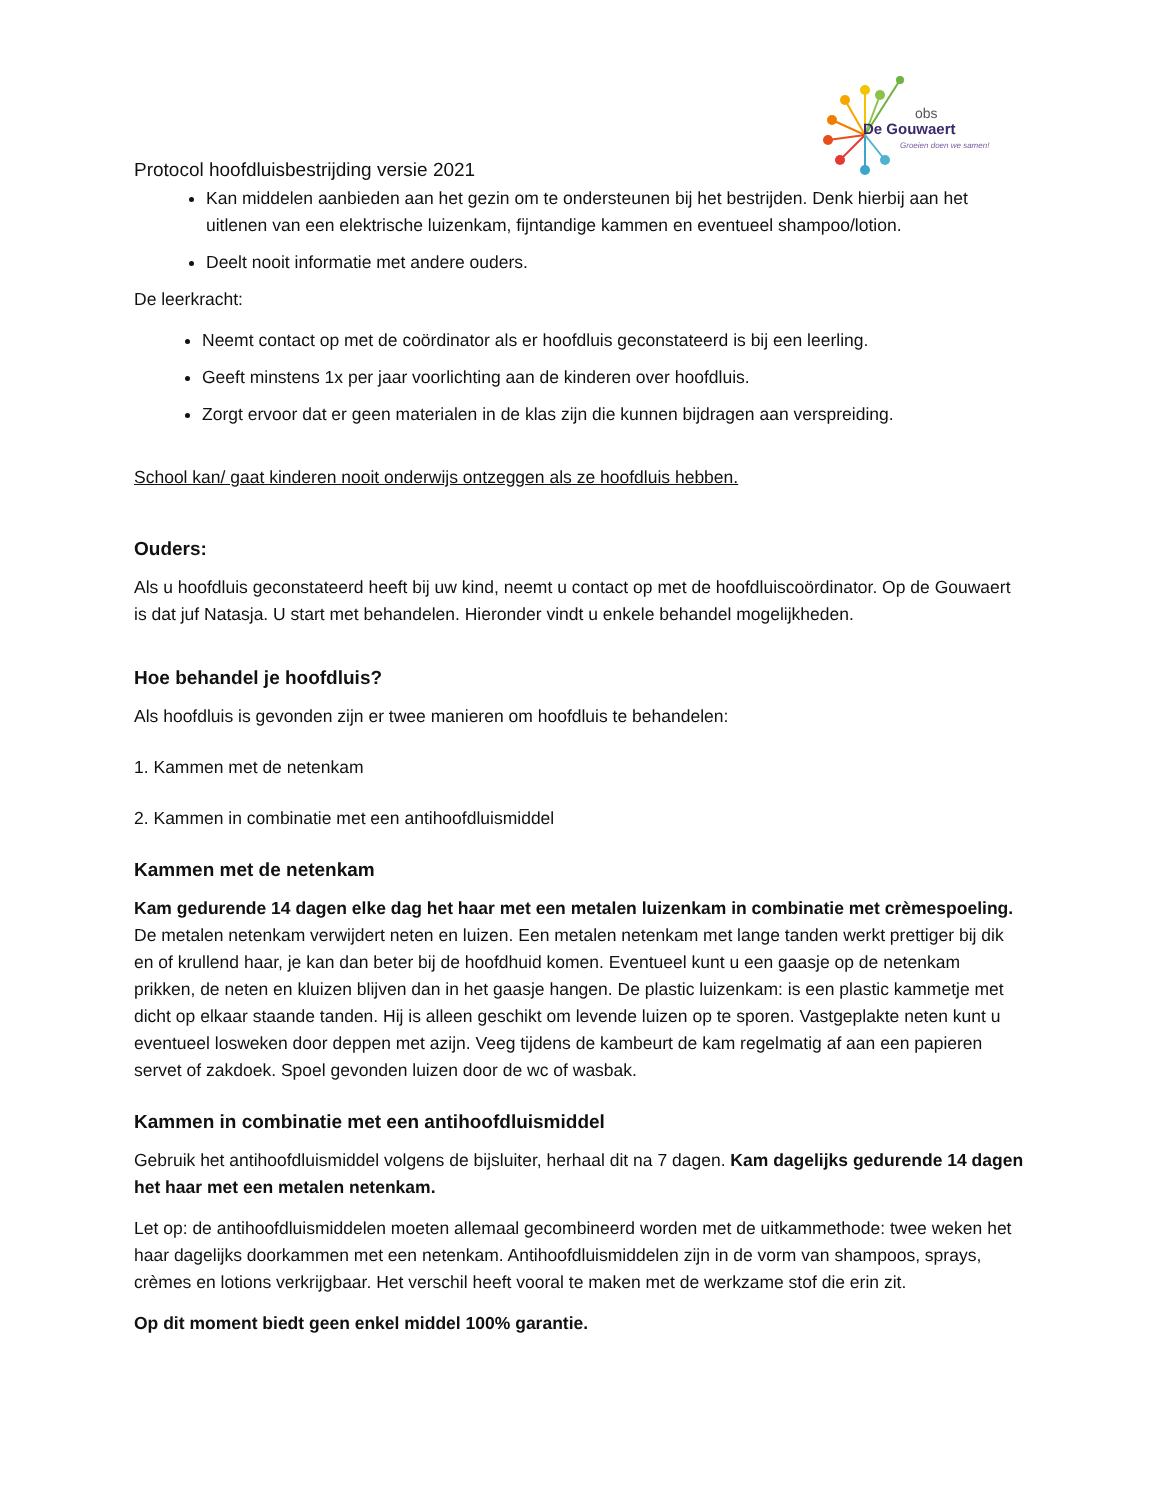obs
De Gouwaert
Groeien doen we samen!
Protocol hoofdluisbestrijding versie 2021
Kan middelen aanbieden aan het gezin om te ondersteunen bij het bestrijden. Denk hierbij aan het uitlenen van een elektrische luizenkam, fijntandige kammen en eventueel shampoo/lotion.
Deelt nooit informatie met andere ouders.
De leerkracht:
Neemt contact op met de coördinator als er hoofdluis geconstateerd is bij een leerling.
Geeft minstens 1x per jaar voorlichting aan de kinderen over hoofdluis.
Zorgt ervoor dat er geen materialen in de klas zijn die kunnen bijdragen aan verspreiding.
School kan/ gaat kinderen nooit onderwijs ontzeggen als ze hoofdluis hebben.
Ouders:
Als u hoofdluis geconstateerd heeft bij uw kind, neemt u contact op met de hoofdluiscoördinator. Op de Gouwaert is dat juf Natasja. U start met behandelen. Hieronder vindt u enkele behandel mogelijkheden.
Hoe behandel je hoofdluis?
Als hoofdluis is gevonden zijn er twee manieren om hoofdluis te behandelen:
1. Kammen met de netenkam
2. Kammen in combinatie met een antihoofdluismiddel
Kammen met de netenkam
Kam gedurende 14 dagen elke dag het haar met een metalen luizenkam in combinatie met crèmespoeling. De metalen netenkam verwijdert neten en luizen. Een metalen netenkam met lange tanden werkt prettiger bij dik en of krullend haar, je kan dan beter bij de hoofdhuid komen. Eventueel kunt u een gaasje op de netenkam prikken, de neten en kluizen blijven dan in het gaasje hangen. De plastic luizenkam: is een plastic kammetje met dicht op elkaar staande tanden. Hij is alleen geschikt om levende luizen op te sporen. Vastgeplakte neten kunt u eventueel losweken door deppen met azijn. Veeg tijdens de kambeurt de kam regelmatig af aan een papieren servet of zakdoek. Spoel gevonden luizen door de wc of wasbak.
Kammen in combinatie met een antihoofdluismiddel
Gebruik het antihoofdluismiddel volgens de bijsluiter, herhaal dit na 7 dagen. Kam dagelijks gedurende 14 dagen het haar met een metalen netenkam.
Let op: de antihoofdluismiddelen moeten allemaal gecombineerd worden met de uitkammethode: twee weken het haar dagelijks doorkammen met een netenkam. Antihoofdluismiddelen zijn in de vorm van shampoos, sprays, crèmes en lotions verkrijgbaar. Het verschil heeft vooral te maken met de werkzame stof die erin zit.
Op dit moment biedt geen enkel middel 100% garantie.